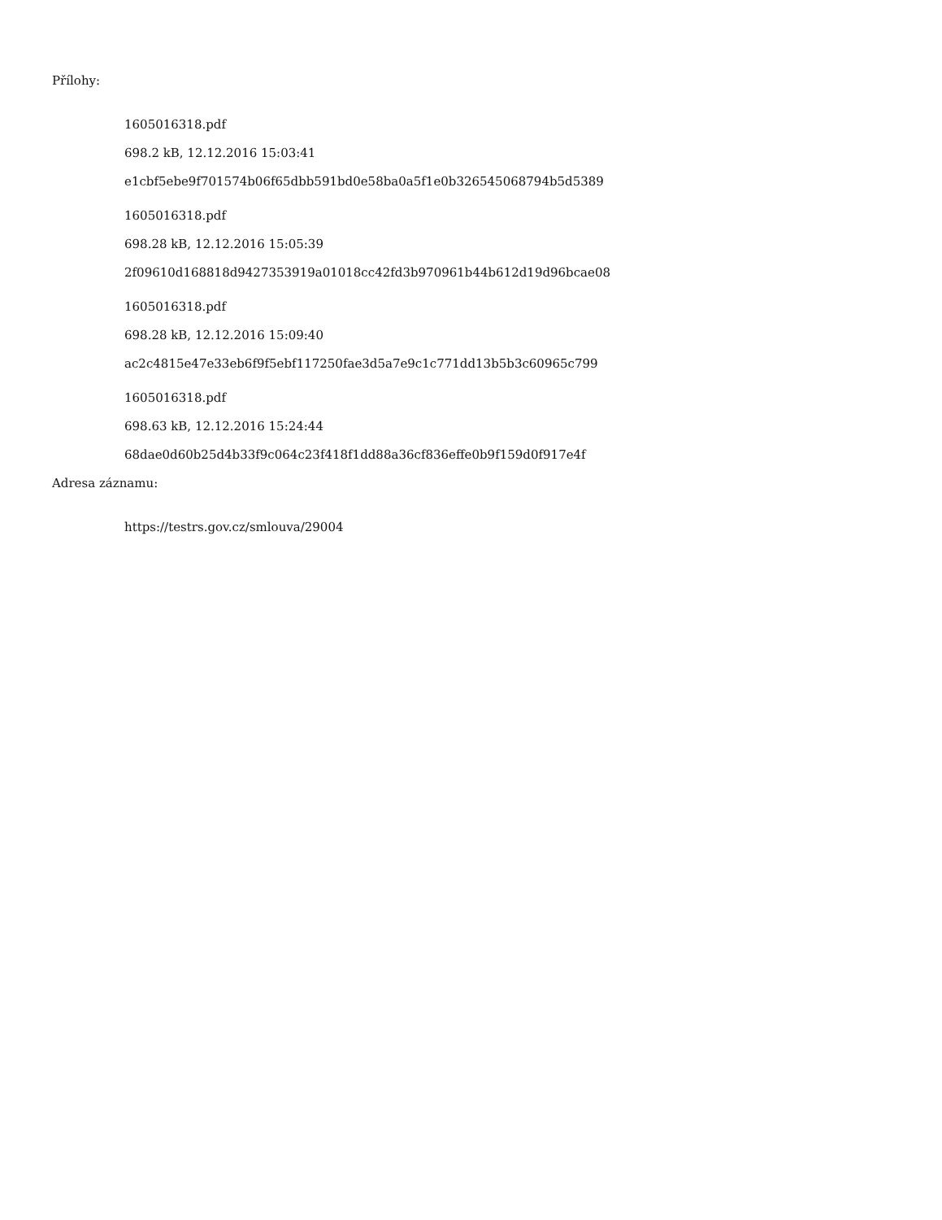Přílohy:
1605016318.pdf
698.2 kB, 12.12.2016 15:03:41
e1cbf5ebe9f701574b06f65dbb591bd0e58ba0a5f1e0b326545068794b5d5389
1605016318.pdf
698.28 kB, 12.12.2016 15:05:39
2f09610d168818d9427353919a01018cc42fd3b970961b44b612d19d96bcae08
1605016318.pdf
698.28 kB, 12.12.2016 15:09:40
ac2c4815e47e33eb6f9f5ebf117250fae3d5a7e9c1c771dd13b5b3c60965c799
1605016318.pdf
698.63 kB, 12.12.2016 15:24:44
68dae0d60b25d4b33f9c064c23f418f1dd88a36cf836effe0b9f159d0f917e4f
Adresa záznamu:
https://testrs.gov.cz/smlouva/29004